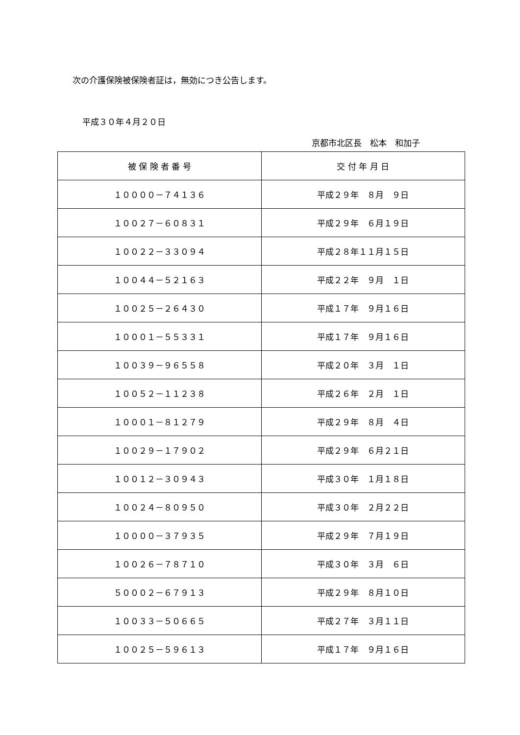次の介護保険被保険者証は，無効につき公告します。
平成３０年４月２０日
京都市北区長　松本　和加子
| 被 保 険 者 番 号 | 交 付 年 月 日 |
| --- | --- |
| １００００－７４１３６ | 平成２９年 ８月 ９日 |
| １００２７－６０８３１ | 平成２９年 ６月１９日 |
| １００２２－３３０９４ | 平成２８年１１月１５日 |
| １００４４－５２１６３ | 平成２２年 ９月 １日 |
| １００２５－２６４３０ | 平成１７年 ９月１６日 |
| １０００１－５５３３１ | 平成１７年 ９月１６日 |
| １００３９－９６５５８ | 平成２０年 ３月 １日 |
| １００５２－１１２３８ | 平成２６年 ２月 １日 |
| １０００１－８１２７９ | 平成２９年 ８月 ４日 |
| １００２９－１７９０２ | 平成２９年 ６月２１日 |
| １００１２－３０９４３ | 平成３０年 １月１８日 |
| １００２４－８０９５０ | 平成３０年 ２月２２日 |
| １００００－３７９３５ | 平成２９年 ７月１９日 |
| １００２６－７８７１０ | 平成３０年 ３月 ６日 |
| ５０００２－６７９１３ | 平成２９年 ８月１０日 |
| １００３３－５０６６５ | 平成２７年 ３月１１日 |
| １００２５－５９６１３ | 平成１７年 ９月１６日 |